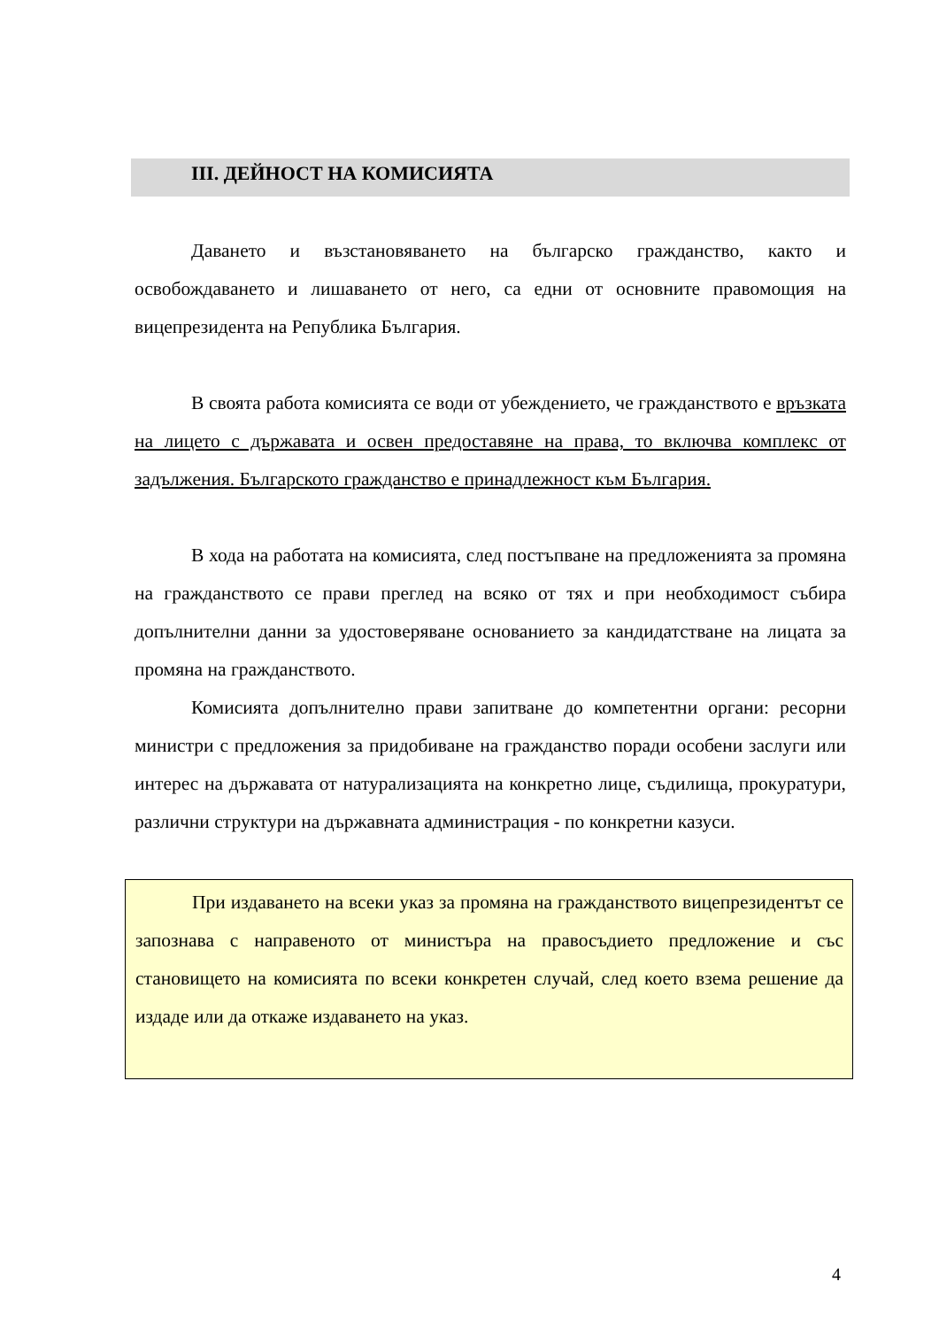III. ДЕЙНОСТ НА КОМИСИЯТА
Даването и възстановяването на българско гражданство, както и освобождаването и лишаването от него, са едни от основните правомощия на вицепрезидента на Република България.
В своята работа комисията се води от убеждението, че гражданството е връзката на лицето с държавата и освен предоставяне на права, то включва комплекс от задължения. Българското гражданство е принадлежност към България.
В хода на работата на комисията, след постъпване на предложенията за промяна на гражданството се прави преглед на всяко от тях и при необходимост събира допълнителни данни за удостоверяване основанието за кандидатстване на лицата за промяна на гражданството.
Комисията допълнително прави запитване до компетентни органи: ресорни министри с предложения за придобиване на гражданство поради особени заслуги или интерес на държавата от натурализацията на конкретно лице, съдилища, прокуратури, различни структури на държавната администрация - по конкретни казуси.
При издаването на всеки указ за промяна на гражданството вицепрезидентът се запознава с направеното от министъра на правосъдието предложение и със становището на комисията по всеки конкретен случай, след което взема решение да издаде или да откаже издаването на указ.
4